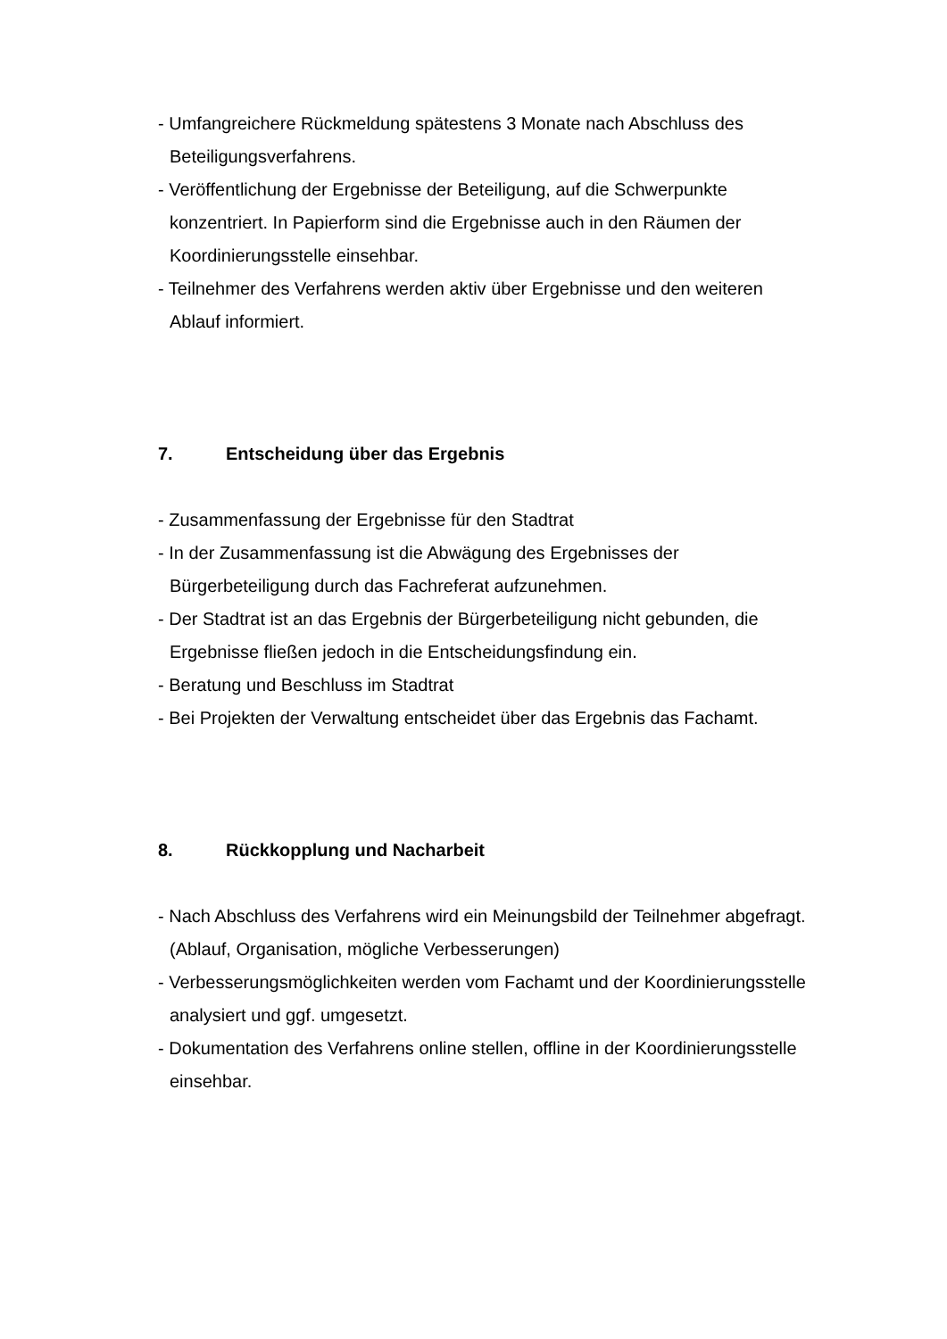- Umfangreichere Rückmeldung spätestens 3 Monate nach Abschluss des Beteiligungsverfahrens.
- Veröffentlichung der Ergebnisse der Beteiligung, auf die Schwerpunkte konzentriert. In Papierform sind die Ergebnisse auch in den Räumen der Koordinierungsstelle einsehbar.
- Teilnehmer des Verfahrens werden aktiv über Ergebnisse und den weiteren Ablauf informiert.
7. Entscheidung über das Ergebnis
- Zusammenfassung der Ergebnisse für den Stadtrat
- In der Zusammenfassung ist die Abwägung des Ergebnisses der Bürgerbeteiligung durch das Fachreferat aufzunehmen.
- Der Stadtrat ist an das Ergebnis der Bürgerbeteiligung nicht gebunden, die Ergebnisse fließen jedoch in die Entscheidungsfindung ein.
- Beratung und Beschluss im Stadtrat
- Bei Projekten der Verwaltung entscheidet über das Ergebnis das Fachamt.
8. Rückkopplung und Nacharbeit
- Nach Abschluss des Verfahrens wird ein Meinungsbild der Teilnehmer abgefragt. (Ablauf, Organisation, mögliche Verbesserungen)
- Verbesserungsmöglichkeiten werden vom Fachamt und der Koordinierungsstelle analysiert und ggf. umgesetzt.
- Dokumentation des Verfahrens online stellen, offline in der Koordinierungsstelle einsehbar.